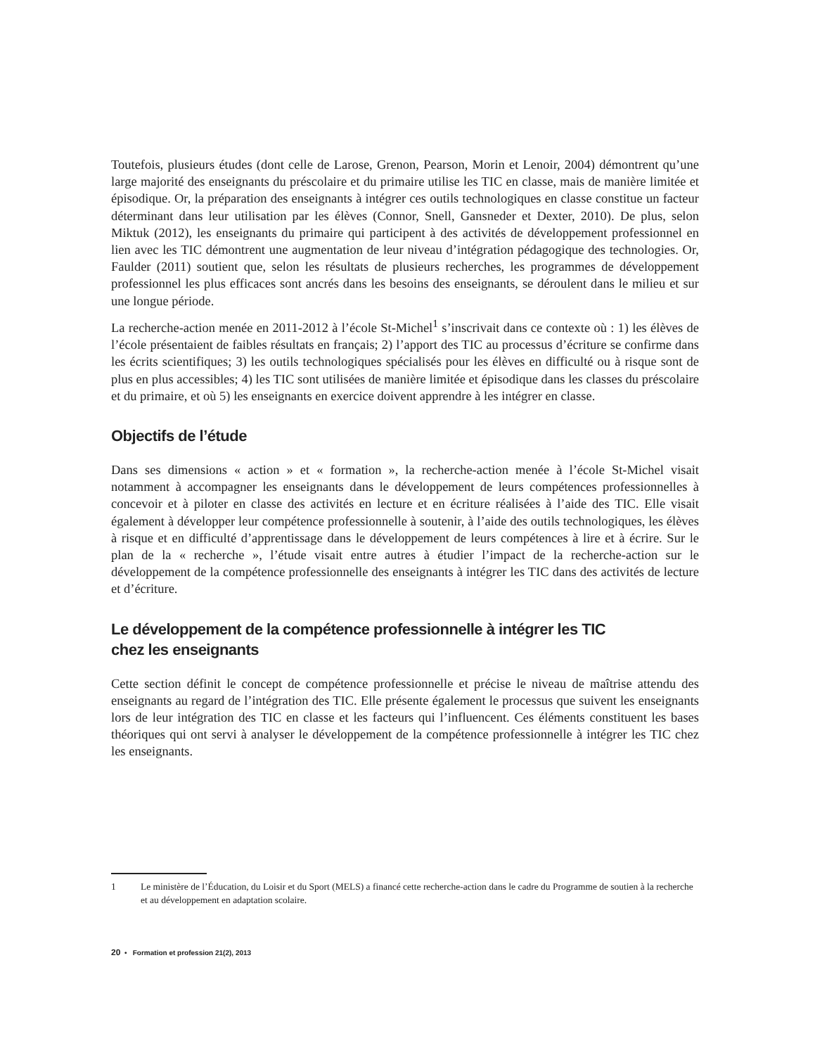Toutefois, plusieurs études (dont celle de Larose, Grenon, Pearson, Morin et Lenoir, 2004) démontrent qu’une large majorité des enseignants du préscolaire et du primaire utilise les TIC en classe, mais de manière limitée et épisodique. Or, la préparation des enseignants à intégrer ces outils technologiques en classe constitue un facteur déterminant dans leur utilisation par les élèves (Connor, Snell, Gansneder et Dexter, 2010). De plus, selon Miktuk (2012), les enseignants du primaire qui participent à des activités de développement professionnel en lien avec les TIC démontrent une augmentation de leur niveau d’intégration pédagogique des technologies. Or, Faulder (2011) soutient que, selon les résultats de plusieurs recherches, les programmes de développement professionnel les plus efficaces sont ancrés dans les besoins des enseignants, se déroulent dans le milieu et sur une longue période.
La recherche-action menée en 2011-2012 à l’école St-Michel<sup>1</sup> s’inscrivait dans ce contexte où : 1) les élèves de l’école présentaient de faibles résultats en français; 2) l’apport des TIC au processus d’écriture se confirme dans les écrits scientifiques; 3) les outils technologiques spécialisés pour les élèves en difficulté ou à risque sont de plus en plus accessibles; 4) les TIC sont utilisées de manière limitée et épisodique dans les classes du préscolaire et du primaire, et où 5) les enseignants en exercice doivent apprendre à les intégrer en classe.
Objectifs de l’étude
Dans ses dimensions « action » et « formation », la recherche-action menée à l’école St-Michel visait notamment à accompagner les enseignants dans le développement de leurs compétences professionnelles à concevoir et à piloter en classe des activités en lecture et en écriture réalisées à l’aide des TIC. Elle visait également à développer leur compétence professionnelle à soutenir, à l’aide des outils technologiques, les élèves à risque et en difficulté d’apprentissage dans le développement de leurs compétences à lire et à écrire. Sur le plan de la « recherche », l’étude visait entre autres à étudier l’impact de la recherche-action sur le développement de la compétence professionnelle des enseignants à intégrer les TIC dans des activités de lecture et d’écriture.
Le développement de la compétence professionnelle à intégrer les TIC
chez les enseignants
Cette section définit le concept de compétence professionnelle et précise le niveau de maîtrise attendu des enseignants au regard de l’intégration des TIC. Elle présente également le processus que suivent les enseignants lors de leur intégration des TIC en classe et les facteurs qui l’influencent. Ces éléments constituent les bases théoriques qui ont servi à analyser le développement de la compétence professionnelle à intégrer les TIC chez les enseignants.
1 Le ministère de l’Éducation, du Loisir et du Sport (MELS) a financé cette recherche-action dans le cadre du Programme de soutien à la recherche et au développement en adaptation scolaire.
20 • Formation et profession 21(2), 2013